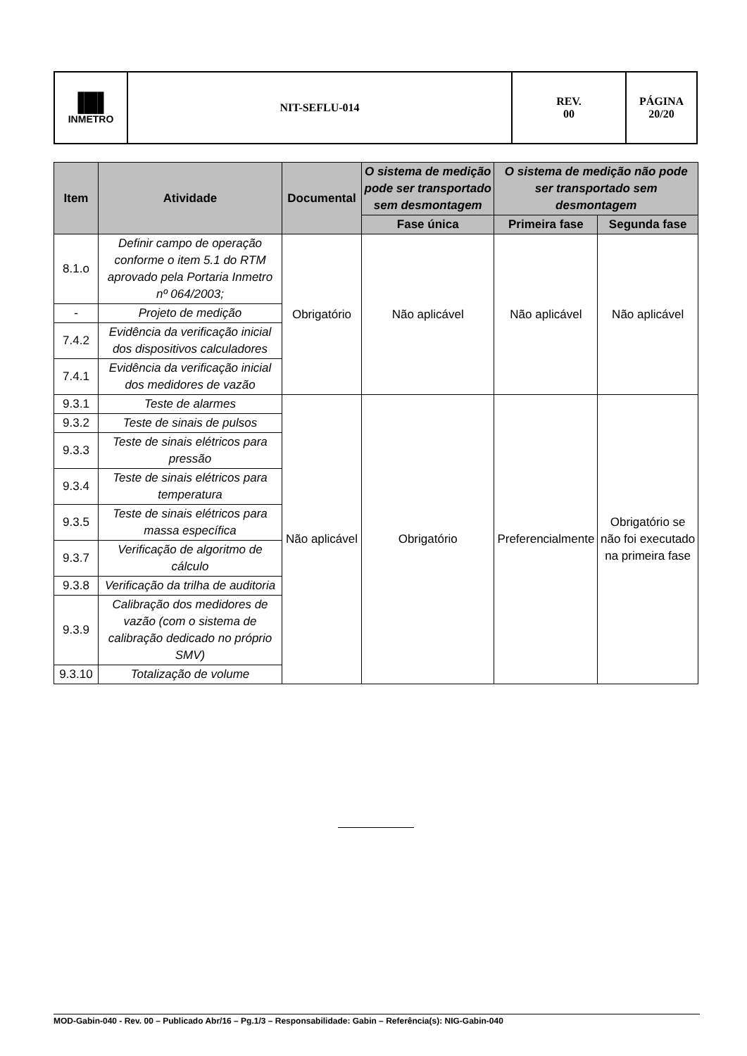| ▐█▌ INMETRO | NIT-SEFLU-014 | REV. 00 | PÁGINA 20/20 |
| Item | Atividade | Documental | O sistema de medição pode ser transportado sem desmontagem | O sistema de medição não pode ser transportado sem desmontagem | |
| --- | --- | --- | --- | --- | --- |
| | | | Fase única | Primeira fase | Segunda fase |
| 8.1.o | Definir campo de operação conforme o item 5.1 do RTM aprovado pela Portaria Inmetro nº 064/2003; | Obrigatório | Não aplicável | Não aplicável | Não aplicável |
| - | Projeto de medição | | | | |
| 7.4.2 | Evidência da verificação inicial dos dispositivos calculadores | | | | |
| 7.4.1 | Evidência da verificação inicial dos medidores de vazão | | | | |
| 9.3.1 | Teste de alarmes | Não aplicável | Obrigatório | Preferencialmente | Obrigatório se não foi executado na primeira fase |
| 9.3.2 | Teste de sinais de pulsos | | | | |
| 9.3.3 | Teste de sinais elétricos para pressão | | | | |
| 9.3.4 | Teste de sinais elétricos para temperatura | | | | |
| 9.3.5 | Teste de sinais elétricos para massa específica | | | | |
| 9.3.7 | Verificação de algoritmo de cálculo | | | | |
| 9.3.8 | Verificação da trilha de auditoria | | | | |
| 9.3.9 | Calibração dos medidores de vazão (com o sistema de calibração dedicado no próprio SMV) | | | | |
| 9.3.10 | Totalização de volume | | | | |
MOD-Gabin-040 - Rev. 00 – Publicado Abr/16 – Pg.1/3 – Responsabilidade: Gabin – Referência(s): NIG-Gabin-040